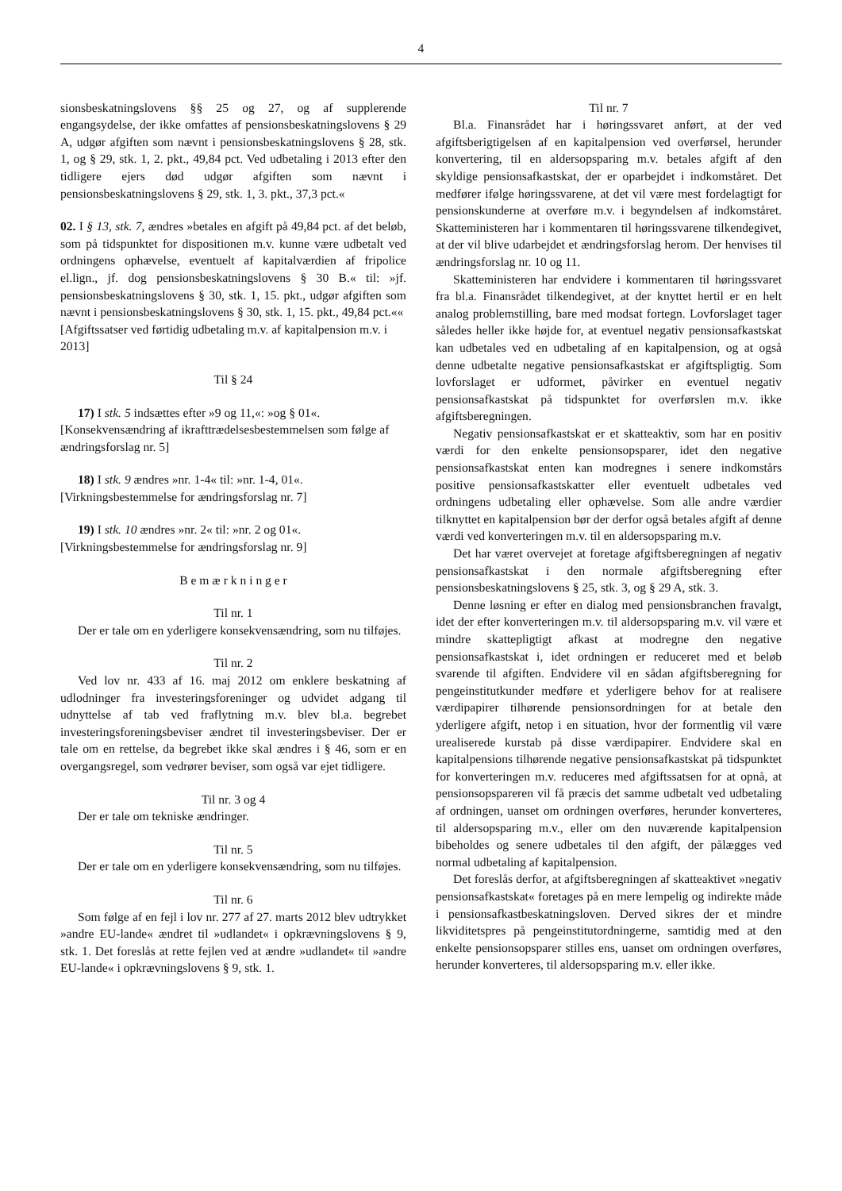4
sionsbeskatningslovens §§ 25 og 27, og af supplerende engangsydelse, der ikke omfattes af pensionsbeskatningslovens § 29 A, udgør afgiften som nævnt i pensionsbeskatningslovens § 28, stk. 1, og § 29, stk. 1, 2. pkt., 49,84 pct. Ved udbetaling i 2013 efter den tidligere ejers død udgør afgiften som nævnt i pensionsbeskatningslovens § 29, stk. 1, 3. pkt., 37,3 pct.«
02. I § 13, stk. 7, ændres »betales en afgift på 49,84 pct. af det beløb, som på tidspunktet for dispositionen m.v. kunne være udbetalt ved ordningens ophævelse, eventuelt af kapitalværdien af fripolice el.lign., jf. dog pensionsbeskatningslovens § 30 B.« til: »jf. pensionsbeskatningslovens § 30, stk. 1, 15. pkt., udgør afgiften som nævnt i pensionsbeskatningslovens § 30, stk. 1, 15. pkt., 49,84 pct.««
[Afgiftssatser ved førtidig udbetaling m.v. af kapitalpension m.v. i 2013]
Til § 24
17) I stk. 5 indsættes efter »9 og 11,«: »og § 01«.
[Konsekvensændring af ikrafttrædelsesbestemmelsen som følge af ændringsforslag nr. 5]
18) I stk. 9 ændres »nr. 1-4« til: »nr. 1-4, 01«.
[Virkningsbestemmelse for ændringsforslag nr. 7]
19) I stk. 10 ændres »nr. 2« til: »nr. 2 og 01«.
[Virkningsbestemmelse for ændringsforslag nr. 9]
B e m æ r k n i n g e r
Til nr. 1
Der er tale om en yderligere konsekvensændring, som nu tilføjes.
Til nr. 2
Ved lov nr. 433 af 16. maj 2012 om enklere beskatning af udlodninger fra investeringsforeninger og udvidet adgang til udnyttelse af tab ved fraflytning m.v. blev bl.a. begrebet investeringsforeningsbeviser ændret til investeringsbeviser. Der er tale om en rettelse, da begrebet ikke skal ændres i § 46, som er en overgangsregel, som vedrører beviser, som også var ejet tidligere.
Til nr. 3 og 4
Der er tale om tekniske ændringer.
Til nr. 5
Der er tale om en yderligere konsekvensændring, som nu tilføjes.
Til nr. 6
Som følge af en fejl i lov nr. 277 af 27. marts 2012 blev udtrykket »andre EU-lande« ændret til »udlandet« i opkrævningslovens § 9, stk. 1. Det foreslås at rette fejlen ved at ændre »udlandet« til »andre EU-lande« i opkrævningslovens § 9, stk. 1.
Til nr. 7
Bl.a. Finansrådet har i høringssvaret anført, at der ved afgiftsberigtigelsen af en kapitalpension ved overførsel, herunder konvertering, til en aldersopsparing m.v. betales afgift af den skyldige pensionsafkastskat, der er oparbejdet i indkomståret. Det medfører ifølge høringssvarene, at det vil være mest fordelagtigt for pensionskunderne at overføre m.v. i begyndelsen af indkomståret. Skatteministeren har i kommentaren til høringssvarene tilkendegivet, at der vil blive udarbejdet et ændringsforslag herom. Der henvises til ændringsforslag nr. 10 og 11.
Skatteministeren har endvidere i kommentaren til høringssvaret fra bl.a. Finansrådet tilkendegivet, at der knyttet hertil er en helt analog problemstilling, bare med modsat fortegn. Lovforslaget tager således heller ikke højde for, at eventuel negativ pensionsafkastskat kan udbetales ved en udbetaling af en kapitalpension, og at også denne udbetalte negative pensionsafkastskat er afgiftspligtig. Som lovforslaget er udformet, påvirker en eventuel negativ pensionsafkastskat på tidspunktet for overførslen m.v. ikke afgiftsberegningen.
Negativ pensionsafkastskat er et skatteaktiv, som har en positiv værdi for den enkelte pensionsopsparer, idet den negative pensionsafkastskat enten kan modregnes i senere indkomstårs positive pensionsafkastskatter eller eventuelt udbetales ved ordningens udbetaling eller ophævelse. Som alle andre værdier tilknyttet en kapitalpension bør der derfor også betales afgift af denne værdi ved konverteringen m.v. til en aldersopsparing m.v.
Det har været overvejet at foretage afgiftsberegningen af negativ pensionsafkastskat i den normale afgiftsberegning efter pensionsbeskatningslovens § 25, stk. 3, og § 29 A, stk. 3.
Denne løsning er efter en dialog med pensionsbranchen fravalgt, idet der efter konverteringen m.v. til aldersopsparing m.v. vil være et mindre skattepligtigt afkast at modregne den negative pensionsafkastskat i, idet ordningen er reduceret med et beløb svarende til afgiften. Endvidere vil en sådan afgiftsberegning for pengeinstitutkunder medføre et yderligere behov for at realisere værdipapirer tilhørende pensionsordningen for at betale den yderligere afgift, netop i en situation, hvor der formentlig vil være urealiserede kurstab på disse værdipapirer. Endvidere skal en kapitalpensions tilhørende negative pensionsafkastskat på tidspunktet for konverteringen m.v. reduceres med afgiftssatsen for at opnå, at pensionsopspareren vil få præcis det samme udbetalt ved udbetaling af ordningen, uanset om ordningen overføres, herunder konverteres, til aldersopsparing m.v., eller om den nuværende kapitalpension bibeholdes og senere udbetales til den afgift, der pålægges ved normal udbetaling af kapitalpension.
Det foreslås derfor, at afgiftsberegningen af skatteaktivet »negativ pensionsafkastskat« foretages på en mere lempelig og indirekte måde i pensionsafkastbeskatningsloven. Derved sikres der et mindre likviditetspres på pengeinstitutordningerne, samtidig med at den enkelte pensionsopsparer stilles ens, uanset om ordningen overføres, herunder konverteres, til aldersopsparing m.v. eller ikke.